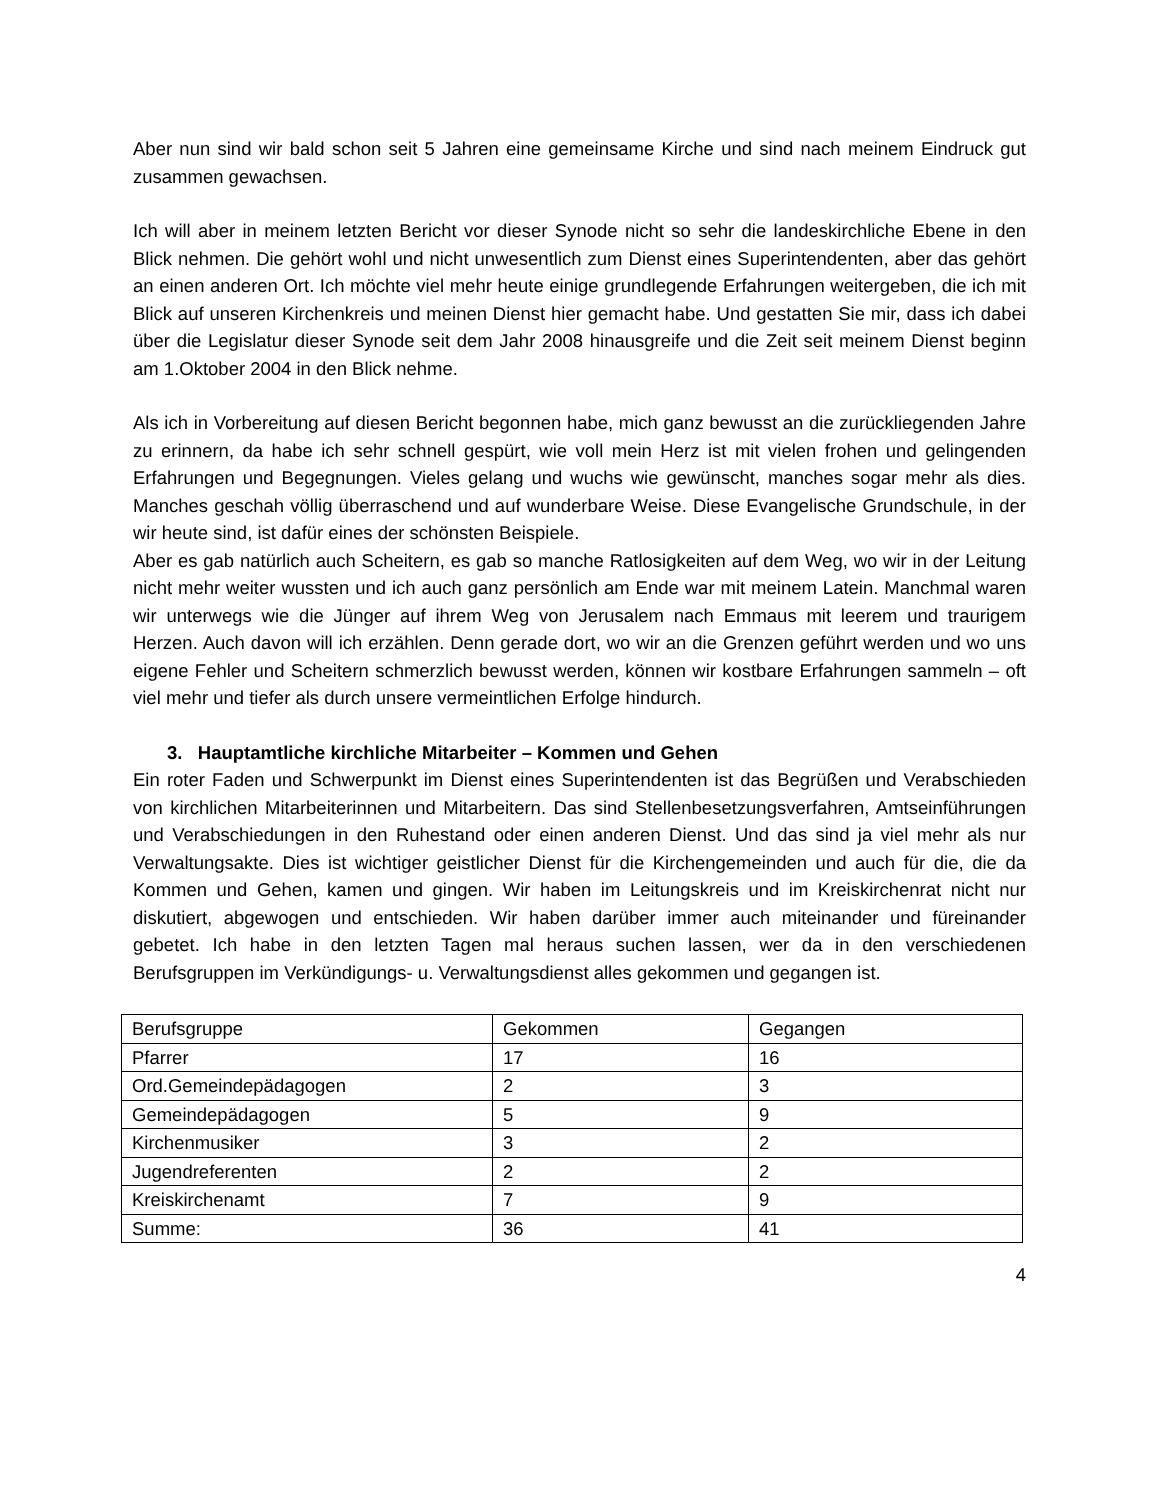Aber nun sind wir bald schon seit 5 Jahren eine gemeinsame Kirche und sind nach meinem Eindruck gut zusammen gewachsen.
Ich will aber in meinem letzten Bericht vor dieser Synode nicht so sehr die landeskirchliche Ebene in den Blick nehmen. Die gehört wohl und nicht unwesentlich zum Dienst eines Superintendenten, aber das gehört an einen anderen Ort. Ich möchte viel mehr heute einige grundlegende Erfahrungen weitergeben, die ich mit Blick auf unseren Kirchenkreis und meinen Dienst hier gemacht habe. Und gestatten Sie mir, dass ich dabei über die Legislatur dieser Synode seit dem Jahr 2008 hinausgreife und die Zeit seit meinem Dienst beginn am 1.Oktober 2004 in den Blick nehme.
Als ich in Vorbereitung auf diesen Bericht begonnen habe, mich ganz bewusst an die zurückliegenden Jahre zu erinnern, da habe ich sehr schnell gespürt, wie voll mein Herz ist mit vielen frohen und gelingenden Erfahrungen und Begegnungen. Vieles gelang und wuchs wie gewünscht, manches sogar mehr als dies. Manches geschah völlig überraschend und auf wunderbare Weise. Diese Evangelische Grundschule, in der wir heute sind, ist dafür eines der schönsten Beispiele.
Aber es gab natürlich auch Scheitern, es gab so manche Ratlosigkeiten auf dem Weg, wo wir in der Leitung nicht mehr weiter wussten und ich auch ganz persönlich am Ende war mit meinem Latein. Manchmal waren wir unterwegs wie die Jünger auf ihrem Weg von Jerusalem nach Emmaus mit leerem und traurigem Herzen. Auch davon will ich erzählen. Denn gerade dort, wo wir an die Grenzen geführt werden und wo uns eigene Fehler und Scheitern schmerzlich bewusst werden, können wir kostbare Erfahrungen sammeln – oft viel mehr und tiefer als durch unsere vermeintlichen Erfolge hindurch.
3. Hauptamtliche kirchliche Mitarbeiter – Kommen und Gehen
Ein roter Faden und Schwerpunkt im Dienst eines Superintendenten ist das Begrüßen und Verabschieden von kirchlichen Mitarbeiterinnen und Mitarbeitern. Das sind Stellenbesetzungsverfahren, Amtseinführungen und Verabschiedungen in den Ruhestand oder einen anderen Dienst. Und das sind ja viel mehr als nur Verwaltungsakte. Dies ist wichtiger geistlicher Dienst für die Kirchengemeinden und auch für die, die da Kommen und Gehen, kamen und gingen. Wir haben im Leitungskreis und im Kreiskirchenrat nicht nur diskutiert, abgewogen und entschieden. Wir haben darüber immer auch miteinander und füreinander gebetet. Ich habe in den letzten Tagen mal heraus suchen lassen, wer da in den verschiedenen Berufsgruppen im Verkündigungs- u. Verwaltungsdienst alles gekommen und gegangen ist.
| Berufsgruppe | Gekommen | Gegangen |
| Pfarrer | 17 | 16 |
| Ord.Gemeindepädagogen | 2 | 3 |
| Gemeindepädagogen | 5 | 9 |
| Kirchenmusiker | 3 | 2 |
| Jugendreferenten | 2 | 2 |
| Kreiskirchenamt | 7 | 9 |
| Summe: | 36 | 41 |
4